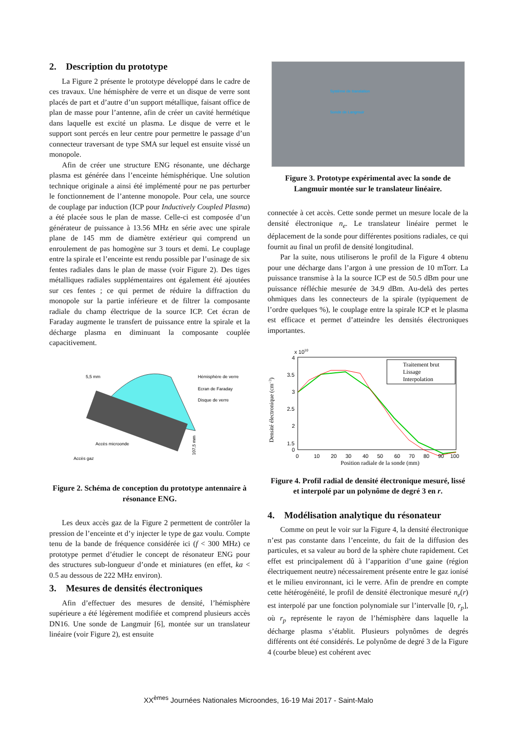2. Description du prototype
La Figure 2 présente le prototype développé dans le cadre de ces travaux. Une hémisphère de verre et un disque de verre sont placés de part et d’autre d’un support métallique, faisant office de plan de masse pour l’antenne, afin de créer un cavité hermétique dans laquelle est excité un plasma. Le disque de verre et le support sont percés en leur centre pour permettre le passage d’un connecteur traversant de type SMA sur lequel est ensuite vissé un monopole.
Afin de créer une structure ENG résonante, une décharge plasma est générée dans l’enceinte hémisphérique. Une solution technique originale a ainsi été implémenté pour ne pas perturber le fonctionnement de l’antenne monopole. Pour cela, une source de couplage par induction (ICP pour Inductively Coupled Plasma) a été placée sous le plan de masse. Celle-ci est composée d’un générateur de puissance à 13.56 MHz en série avec une spirale plane de 145 mm de diamètre extérieur qui comprend un enroulement de pas homogène sur 3 tours et demi. Le couplage entre la spirale et l’enceinte est rendu possible par l’usinage de six fentes radiales dans le plan de masse (voir Figure 2). Des tiges métalliques radiales supplémentaires ont également été ajoutées sur ces fentes ; ce qui permet de réduire la diffraction du monopole sur la partie inférieure et de filtrer la composante radiale du champ électrique de la source ICP. Cet écran de Faraday augmente le transfert de puissance entre la spirale et la décharge plasma en diminuant la composante couplée capacitivement.
5,5 mm
Hémisphère de verre
Ecran de Faraday
Disque de verre
Accès microonde
Accès gaz
107,5 mm
Figure 2. Schéma de conception du prototype antennaire à résonance ENG.
Les deux accès gaz de la Figure 2 permettent de contrôler la pression de l’enceinte et d’y injecter le type de gaz voulu. Compte tenu de la bande de fréquence considérée ici (f < 300 MHz) ce prototype permet d’étudier le concept de résonateur ENG pour des structures sub-longueur d’onde et miniatures (en effet, ka < 0.5 au dessous de 222 MHz environ).
3. Mesures de densités électroniques
Afin d’effectuer des mesures de densité, l’hémisphère supérieure a été légèrement modifiée et comprend plusieurs accès DN16. Une sonde de Langmuir [6], montée sur un translateur linéaire (voir Figure 2), est ensuite
Système de translation
Sonde de Langmuir
Figure 3. Prototype expérimental avec la sonde de Langmuir montée sur le translateur linéaire.
connectée à cet accès. Cette sonde permet un mesure locale de la densité électronique n<sub>e</sub>. Le translateur linéaire permet le déplacement de la sonde pour différentes positions radiales, ce qui fournit au final un profil de densité longitudinal.
Par la suite, nous utiliserons le profil de la Figure 4 obtenu pour une décharge dans l’argon à une pression de 10 mTorr. La puissance transmise à la la source ICP est de 50.5 dBm pour une puissance réfléchie mesurée de 34.9 dBm. Au-delà des pertes ohmiques dans les connecteurs de la spirale (typiquement de l’ordre quelques %), le couplage entre la spirale ICP et le plasma est efficace et permet d’atteindre les densités électroniques importantes.
x 1010
4
3.5
3
2.5
2
1.5
0
0
10
20
30
40
50
60
70
80
90
100
Position radiale de la sonde (mm)
Densité électronique (cm−3)
Traitement brut
Lissage
Interpolation
Figure 4. Profil radial de densité électronique mesuré, lissé et interpolé par un polynôme de degré 3 en r.
4. Modélisation analytique du résonateur
Comme on peut le voir sur la Figure 4, la densité électronique n’est pas constante dans l’enceinte, du fait de la diffusion des particules, et sa valeur au bord de la sphère chute rapidement. Cet effet est principalement dû à l’apparition d’une gaine (région électriquement neutre) nécessairement présente entre le gaz ionisé et le milieu environnant, ici le verre. Afin de prendre en compte cette hétérogénéité, le profil de densité électronique mesuré n<sub>e</sub>(r) est interpolé par une fonction polynomiale sur l’intervalle [0, r<sub>p</sub>], où r<sub>p</sub> représente le rayon de l’hémisphère dans laquelle la décharge plasma s’établit. Plusieurs polynômes de degrés différents ont été considérés. Le polynôme de degré 3 de la Figure 4 (courbe bleue) est cohérent avec
XX<sup>èmes</sup> Journées Nationales Microondes, 16-19 Mai 2017 - Saint-Malo